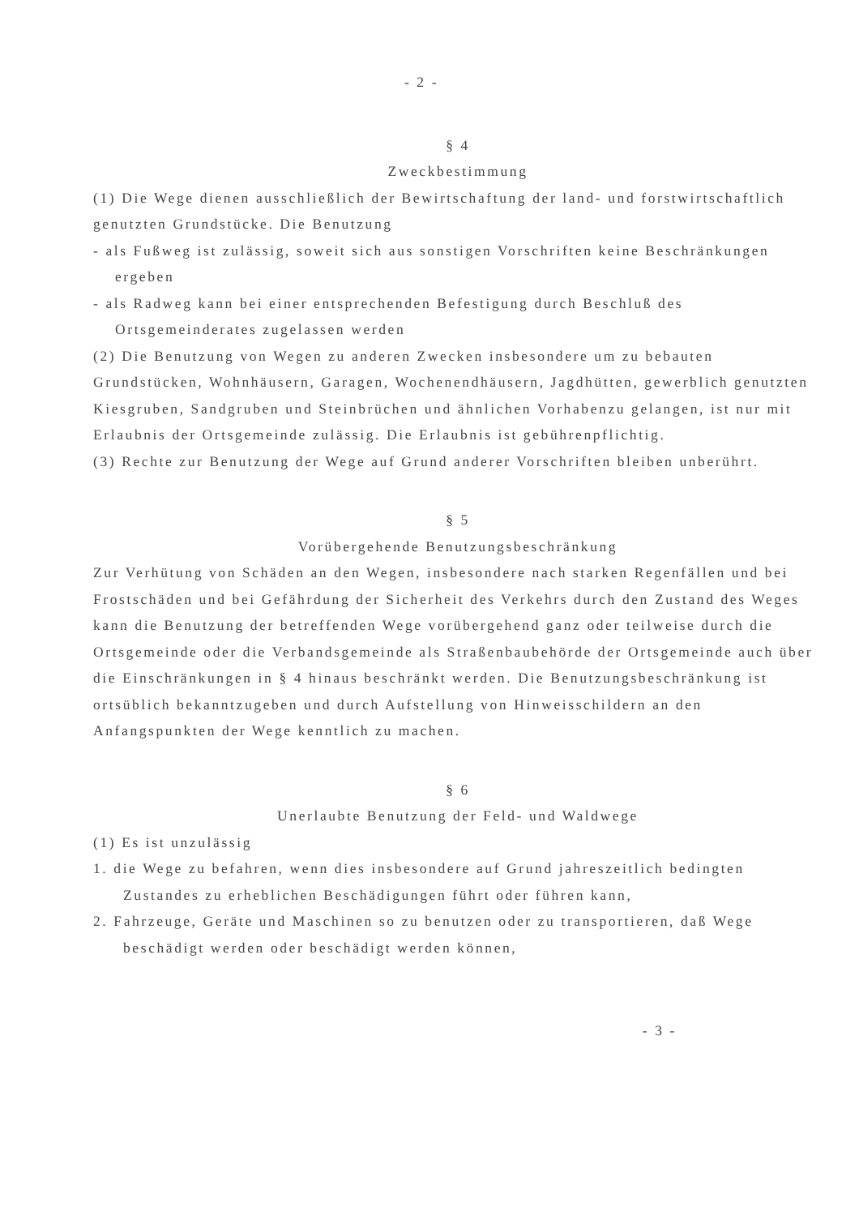- 2 -
§ 4
Zweckbestimmung
(1) Die Wege dienen ausschließlich der Bewirtschaftung der land- und forstwirtschaftlich genutzten Grundstücke. Die Benutzung
- als Fußweg ist zulässig, soweit sich aus sonstigen Vorschriften keine Beschränkungen ergeben
- als Radweg kann bei einer entsprechenden Befestigung durch Beschluß des Ortsgemeinderates zugelassen werden
(2) Die Benutzung von Wegen zu anderen Zwecken insbesondere um zu bebauten Grundstücken, Wohnhäusern, Garagen, Wochenendhäusern, Jagdhütten, gewerblich genutzten Kiesgruben, Sandgruben und Steinbrüchen und ähnlichen Vorhabenzu gelangen, ist nur mit Erlaubnis der Ortsgemeinde zulässig. Die Erlaubnis ist gebührenpflichtig.
(3) Rechte zur Benutzung der Wege auf Grund anderer Vorschriften bleiben unberührt.
§ 5
Vorübergehende Benutzungsbeschränkung
Zur Verhütung von Schäden an den Wegen, insbesondere nach starken Regenfällen und bei Frostschäden und bei Gefährdung der Sicherheit des Verkehrs durch den Zustand des Weges kann die Benutzung der betreffenden Wege vorübergehend ganz oder teilweise durch die Ortsgemeinde oder die Verbandsgemeinde als Straßenbaubehörde der Ortsgemeinde auch über die Einschränkungen in § 4 hinaus beschränkt werden. Die Benutzungsbeschränkung ist ortsüblich bekanntzugeben und durch Aufstellung von Hinweisschildern an den Anfangspunkten der Wege kenntlich zu machen.
§ 6
Unerlaubte Benutzung der Feld- und Waldwege
(1) Es ist unzulässig
1. die Wege zu befahren, wenn dies insbesondere auf Grund jahreszeitlich bedingten Zustandes zu erheblichen Beschädigungen führt oder führen kann,
2. Fahrzeuge, Geräte und Maschinen so zu benutzen oder zu transportieren, daß Wege beschädigt werden oder beschädigt werden können,
- 3 -